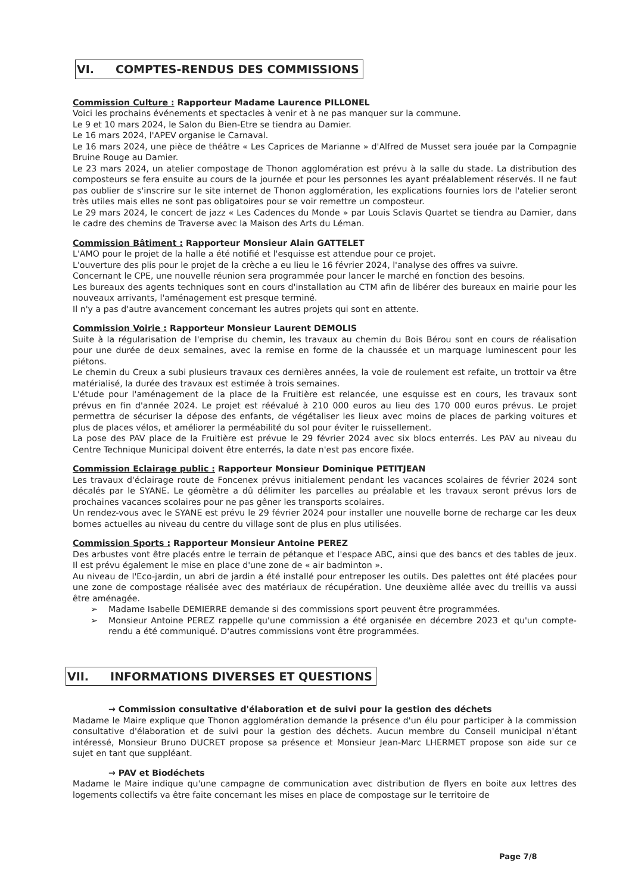VI. COMPTES-RENDUS DES COMMISSIONS
Commission Culture : Rapporteur Madame Laurence PILLONEL
Voici les prochains événements et spectacles à venir et à ne pas manquer sur la commune.
Le 9 et 10 mars 2024, le Salon du Bien-Etre se tiendra au Damier.
Le 16 mars 2024, l'APEV organise le Carnaval.
Le 16 mars 2024, une pièce de théâtre « Les Caprices de Marianne » d'Alfred de Musset sera jouée par la Compagnie Bruine Rouge au Damier.
Le 23 mars 2024, un atelier compostage de Thonon agglomération est prévu à la salle du stade. La distribution des composteurs se fera ensuite au cours de la journée et pour les personnes les ayant préalablement réservés. Il ne faut pas oublier de s'inscrire sur le site internet de Thonon agglomération, les explications fournies lors de l'atelier seront très utiles mais elles ne sont pas obligatoires pour se voir remettre un composteur.
Le 29 mars 2024, le concert de jazz « Les Cadences du Monde » par Louis Sclavis Quartet se tiendra au Damier, dans le cadre des chemins de Traverse avec la Maison des Arts du Léman.
Commission Bâtiment : Rapporteur Monsieur Alain GATTELET
L'AMO pour le projet de la halle a été notifié et l'esquisse est attendue pour ce projet.
L'ouverture des plis pour le projet de la crèche a eu lieu le 16 février 2024, l'analyse des offres va suivre.
Concernant le CPE, une nouvelle réunion sera programmée pour lancer le marché en fonction des besoins.
Les bureaux des agents techniques sont en cours d'installation au CTM afin de libérer des bureaux en mairie pour les nouveaux arrivants, l'aménagement est presque terminé.
Il n'y a pas d'autre avancement concernant les autres projets qui sont en attente.
Commission Voirie : Rapporteur Monsieur Laurent DEMOLIS
Suite à la régularisation de l'emprise du chemin, les travaux au chemin du Bois Bérou sont en cours de réalisation pour une durée de deux semaines, avec la remise en forme de la chaussée et un marquage luminescent pour les piétons.
Le chemin du Creux a subi plusieurs travaux ces dernières années, la voie de roulement est refaite, un trottoir va être matérialisé, la durée des travaux est estimée à trois semaines.
L'étude pour l'aménagement de la place de la Fruitière est relancée, une esquisse est en cours, les travaux sont prévus en fin d'année 2024. Le projet est réévalué à 210 000 euros au lieu des 170 000 euros prévus. Le projet permettra de sécuriser la dépose des enfants, de végétaliser les lieux avec moins de places de parking voitures et plus de places vélos, et améliorer la perméabilité du sol pour éviter le ruissellement.
La pose des PAV place de la Fruitière est prévue le 29 février 2024 avec six blocs enterrés. Les PAV au niveau du Centre Technique Municipal doivent être enterrés, la date n'est pas encore fixée.
Commission Eclairage public : Rapporteur Monsieur Dominique PETITJEAN
Les travaux d'éclairage route de Foncenex prévus initialement pendant les vacances scolaires de février 2024 sont décalés par le SYANE. Le géomètre a dû délimiter les parcelles au préalable et les travaux seront prévus lors de prochaines vacances scolaires pour ne pas gêner les transports scolaires.
Un rendez-vous avec le SYANE est prévu le 29 février 2024 pour installer une nouvelle borne de recharge car les deux bornes actuelles au niveau du centre du village sont de plus en plus utilisées.
Commission Sports : Rapporteur Monsieur Antoine PEREZ
Des arbustes vont être placés entre le terrain de pétanque et l'espace ABC, ainsi que des bancs et des tables de jeux. Il est prévu également le mise en place d'une zone de « air badminton ».
Au niveau de l'Eco-jardin, un abri de jardin a été installé pour entreposer les outils. Des palettes ont été placées pour une zone de compostage réalisée avec des matériaux de récupération. Une deuxième allée avec du treillis va aussi être aménagée.
➢ Madame Isabelle DEMIERRE demande si des commissions sport peuvent être programmées.
➢ Monsieur Antoine PEREZ rappelle qu'une commission a été organisée en décembre 2023 et qu'un compte-rendu a été communiqué. D'autres commissions vont être programmées.
VII. INFORMATIONS DIVERSES ET QUESTIONS
→ Commission consultative d'élaboration et de suivi pour la gestion des déchets
Madame le Maire explique que Thonon agglomération demande la présence d'un élu pour participer à la commission consultative d'élaboration et de suivi pour la gestion des déchets. Aucun membre du Conseil municipal n'étant intéressé, Monsieur Bruno DUCRET propose sa présence et Monsieur Jean-Marc LHERMET propose son aide sur ce sujet en tant que suppléant.
→ PAV et Biodéchets
Madame le Maire indique qu'une campagne de communication avec distribution de flyers en boite aux lettres des logements collectifs va être faite concernant les mises en place de compostage sur le territoire de
Page 7/8